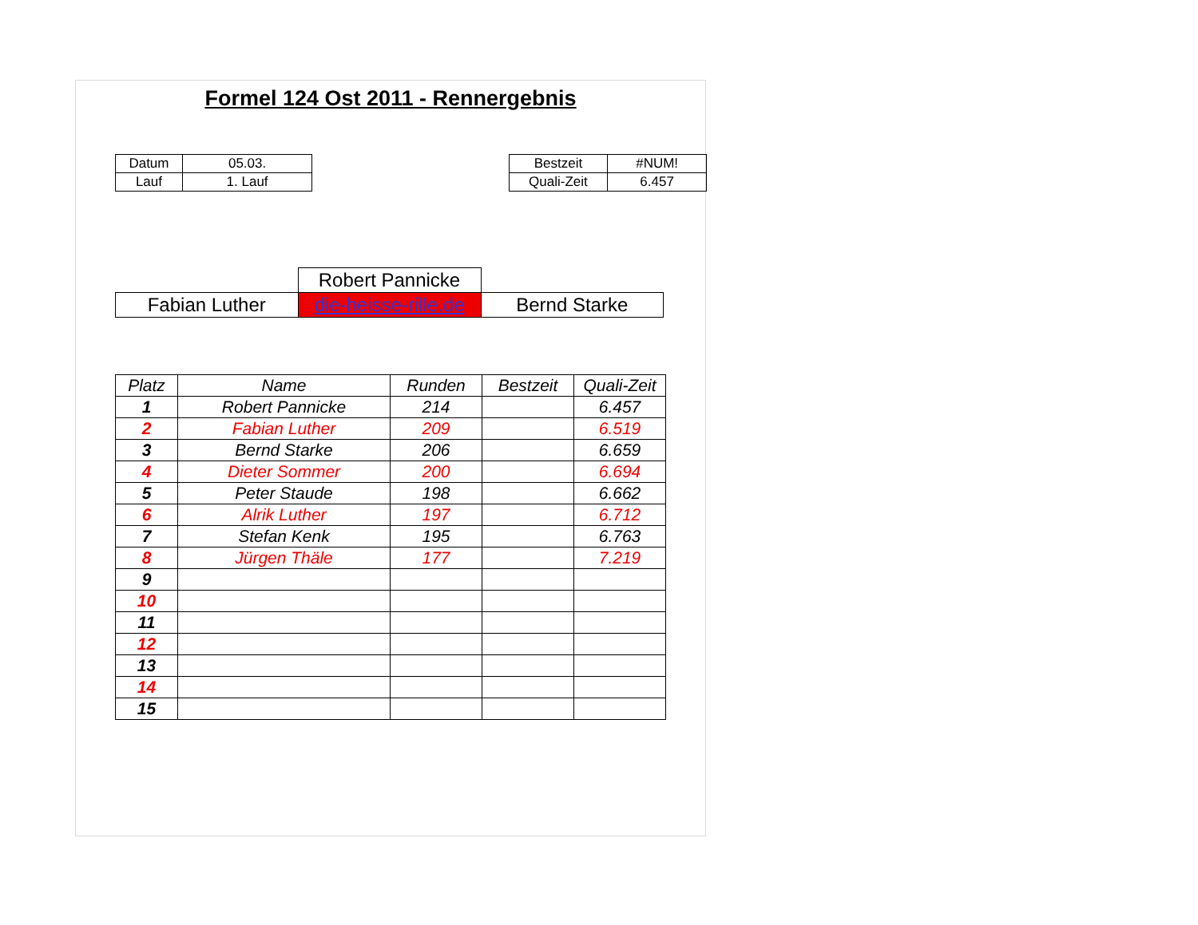Formel 124 Ost 2011 - Rennergebnis
| Datum | 05.03. | | Bestzeit | #NUM! |
| Lauf | 1. Lauf | | Quali-Zeit | 6.457 |
| | Robert Pannicke | |
| Fabian Luther | die-heisse-rille.de | Bernd Starke |
| Platz | Name | Runden | Bestzeit | Quali-Zeit |
| --- | --- | --- | --- | --- |
| 1 | Robert Pannicke | 214 | | 6.457 |
| 2 | Fabian Luther | 209 | | 6.519 |
| 3 | Bernd Starke | 206 | | 6.659 |
| 4 | Dieter Sommer | 200 | | 6.694 |
| 5 | Peter Staude | 198 | | 6.662 |
| 6 | Alrik Luther | 197 | | 6.712 |
| 7 | Stefan Kenk | 195 | | 6.763 |
| 8 | Jürgen Thäle | 177 | | 7.219 |
| 9 | | | | |
| 10 | | | | |
| 11 | | | | |
| 12 | | | | |
| 13 | | | | |
| 14 | | | | |
| 15 | | | | |